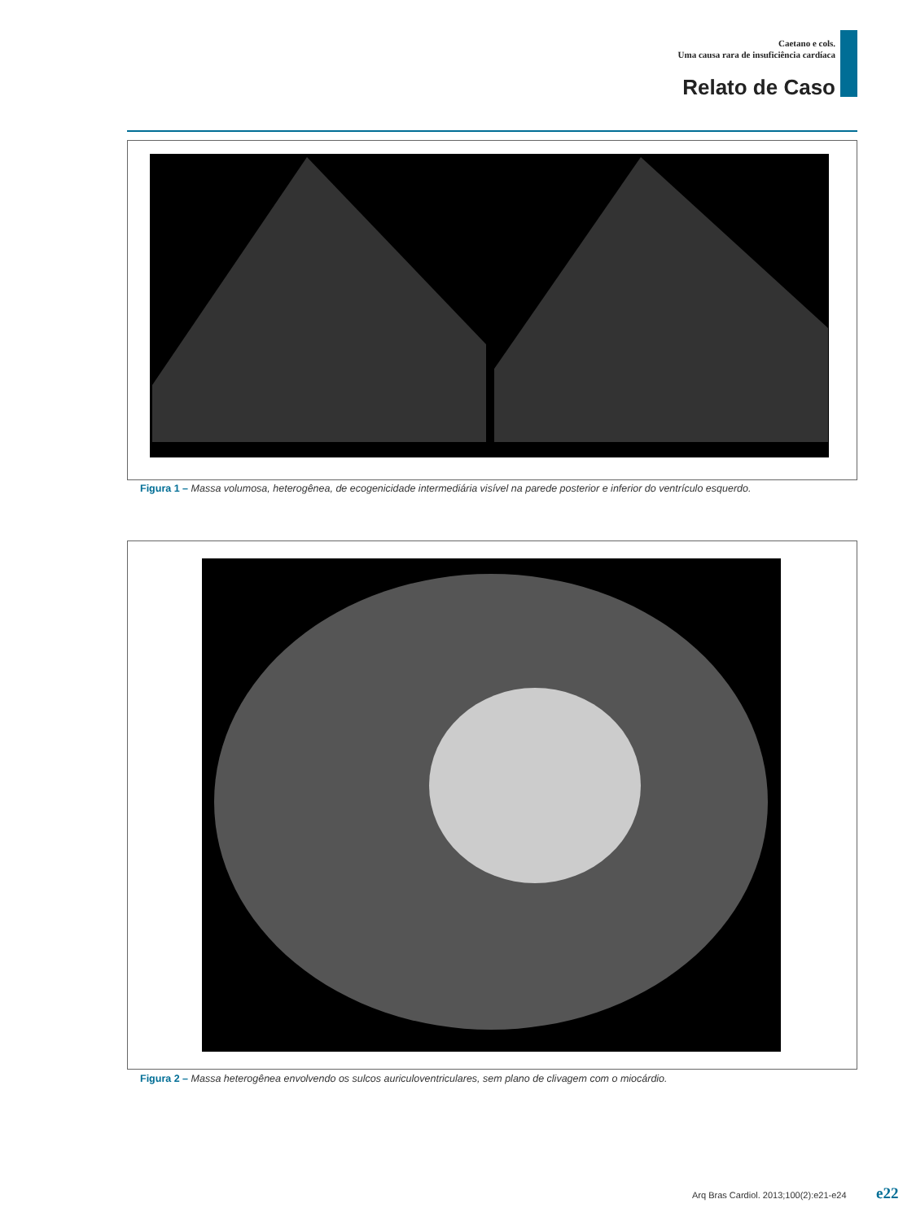Caetano e cols.
Uma causa rara de insuficiência cardíaca
Relato de Caso
Figura 1 – Massa volumosa, heterogênea, de ecogenicidade intermediária visível na parede posterior e inferior do ventrículo esquerdo.
Figura 2 – Massa heterogênea envolvendo os sulcos auriculoventriculares, sem plano de clivagem com o miocárdio.
Arq Bras Cardiol. 2013;100(2):e21-e24
e22